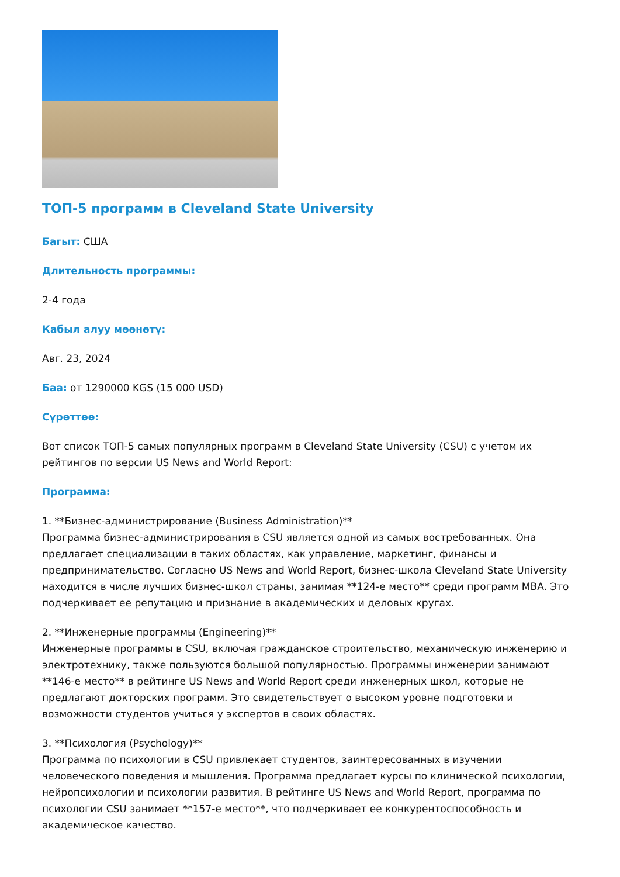ТОП-5 программ в Cleveland State University
Багыт: США
Длительность программы:
2-4 года
Кабыл алуу мөөнөтү:
Авг. 23, 2024
Баа: от 1290000 KGS (15 000 USD)
Сүрөттөө:
Вот список ТОП-5 самых популярных программ в Cleveland State University (CSU) с учетом их рейтингов по версии US News and World Report:
Программа:
1. **Бизнес-администрирование (Business Administration)**
Программа бизнес-администрирования в CSU является одной из самых востребованных. Она предлагает специализации в таких областях, как управление, маркетинг, финансы и предпринимательство. Согласно US News and World Report, бизнес-школа Cleveland State University находится в числе лучших бизнес-школ страны, занимая **124-е место** среди программ MBA. Это подчеркивает ее репутацию и признание в академических и деловых кругах.
2. **Инженерные программы (Engineering)**
Инженерные программы в CSU, включая гражданское строительство, механическую инженерию и электротехнику, также пользуются большой популярностью. Программы инженерии занимают **146-е место** в рейтинге US News and World Report среди инженерных школ, которые не предлагают докторских программ. Это свидетельствует о высоком уровне подготовки и возможности студентов учиться у экспертов в своих областях.
3. **Психология (Psychology)**
Программа по психологии в CSU привлекает студентов, заинтересованных в изучении человеческого поведения и мышления. Программа предлагает курсы по клинической психологии, нейропсихологии и психологии развития. В рейтинге US News and World Report, программа по психологии CSU занимает **157-е место**, что подчеркивает ее конкурентоспособность и академическое качество.